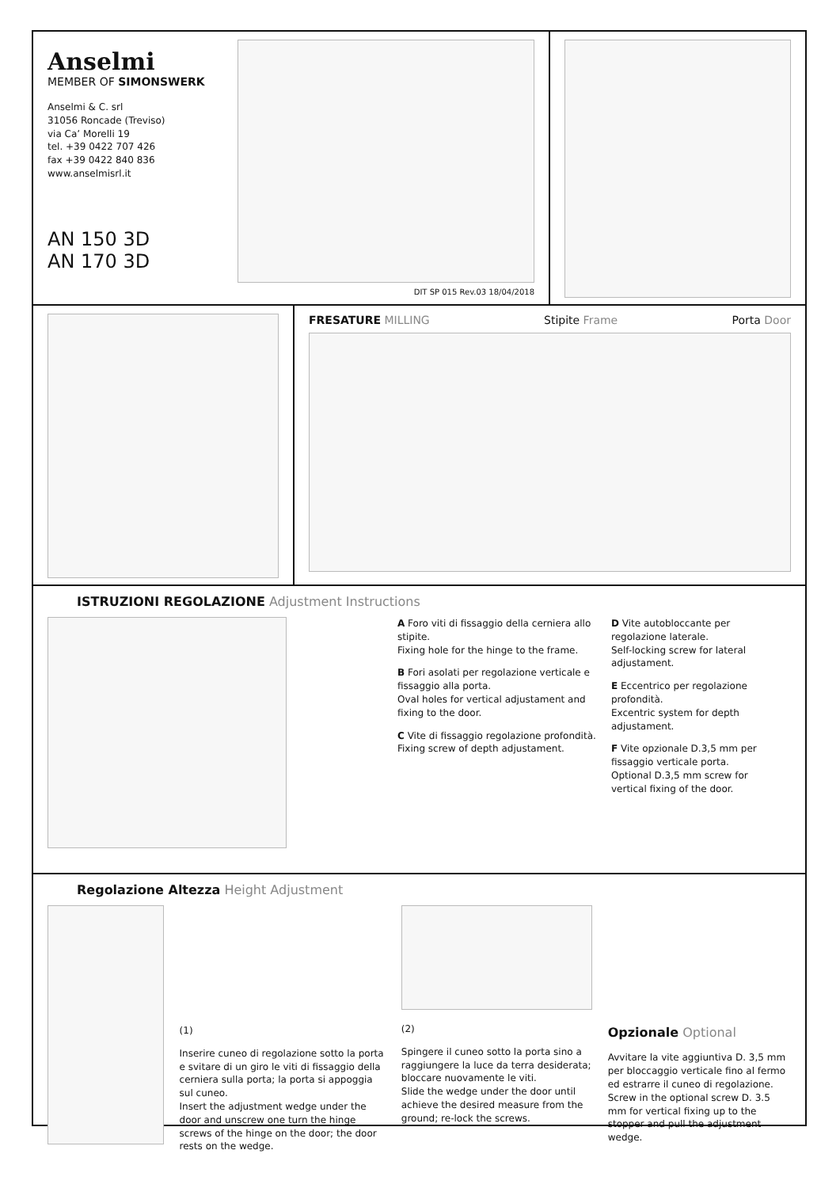Anselmi
MEMBER OF SIMONSWERK
Anselmi & C. srl
31056 Roncade (Treviso)
via Ca’ Morelli 19
tel. +39 0422 707 426
fax +39 0422 840 836
www.anselmisrl.it
AN 150 3D
AN 170 3D
DIT SP 015 Rev.03 18/04/2018
FRESATURE MILLING Stipite Frame Porta Door
ISTRUZIONI REGOLAZIONE Adjustment Instructions
A Foro viti di fissaggio della cerniera allo stipite.
Fixing hole for the hinge to the frame.
B Fori asolati per regolazione verticale e fissaggio alla porta.
Oval holes for vertical adjustament and fixing to the door.
C Vite di fissaggio regolazione profondità.
Fixing screw of depth adjustament.
D Vite autobloccante per regolazione laterale.
Self-locking screw for lateral adjustament.
E Eccentrico per regolazione profondità.
Excentric system for depth adjustament.
F Vite opzionale D.3,5 mm per fissaggio verticale porta.
Optional D.3,5 mm screw for vertical fixing of the door.
Regolazione Altezza Height Adjustment
(1)
Inserire cuneo di regolazione sotto la porta e svitare di un giro le viti di fissaggio della cerniera sulla porta; la porta si appoggia sul cuneo.
Insert the adjustment wedge under the door and unscrew one turn the hinge screws of the hinge on the door; the door rests on the wedge.
(2)
Spingere il cuneo sotto la porta sino a raggiungere la luce da terra desiderata; bloccare nuovamente le viti.
Slide the wedge under the door until achieve the desired measure from the ground; re-lock the screws.
Opzionale Optional
Avvitare la vite aggiuntiva D. 3,5 mm per bloccaggio verticale fino al fermo ed estrarre il cuneo di regolazione.
Screw in the optional screw D. 3.5 mm for vertical fixing up to the stopper and pull the adjustment wedge.